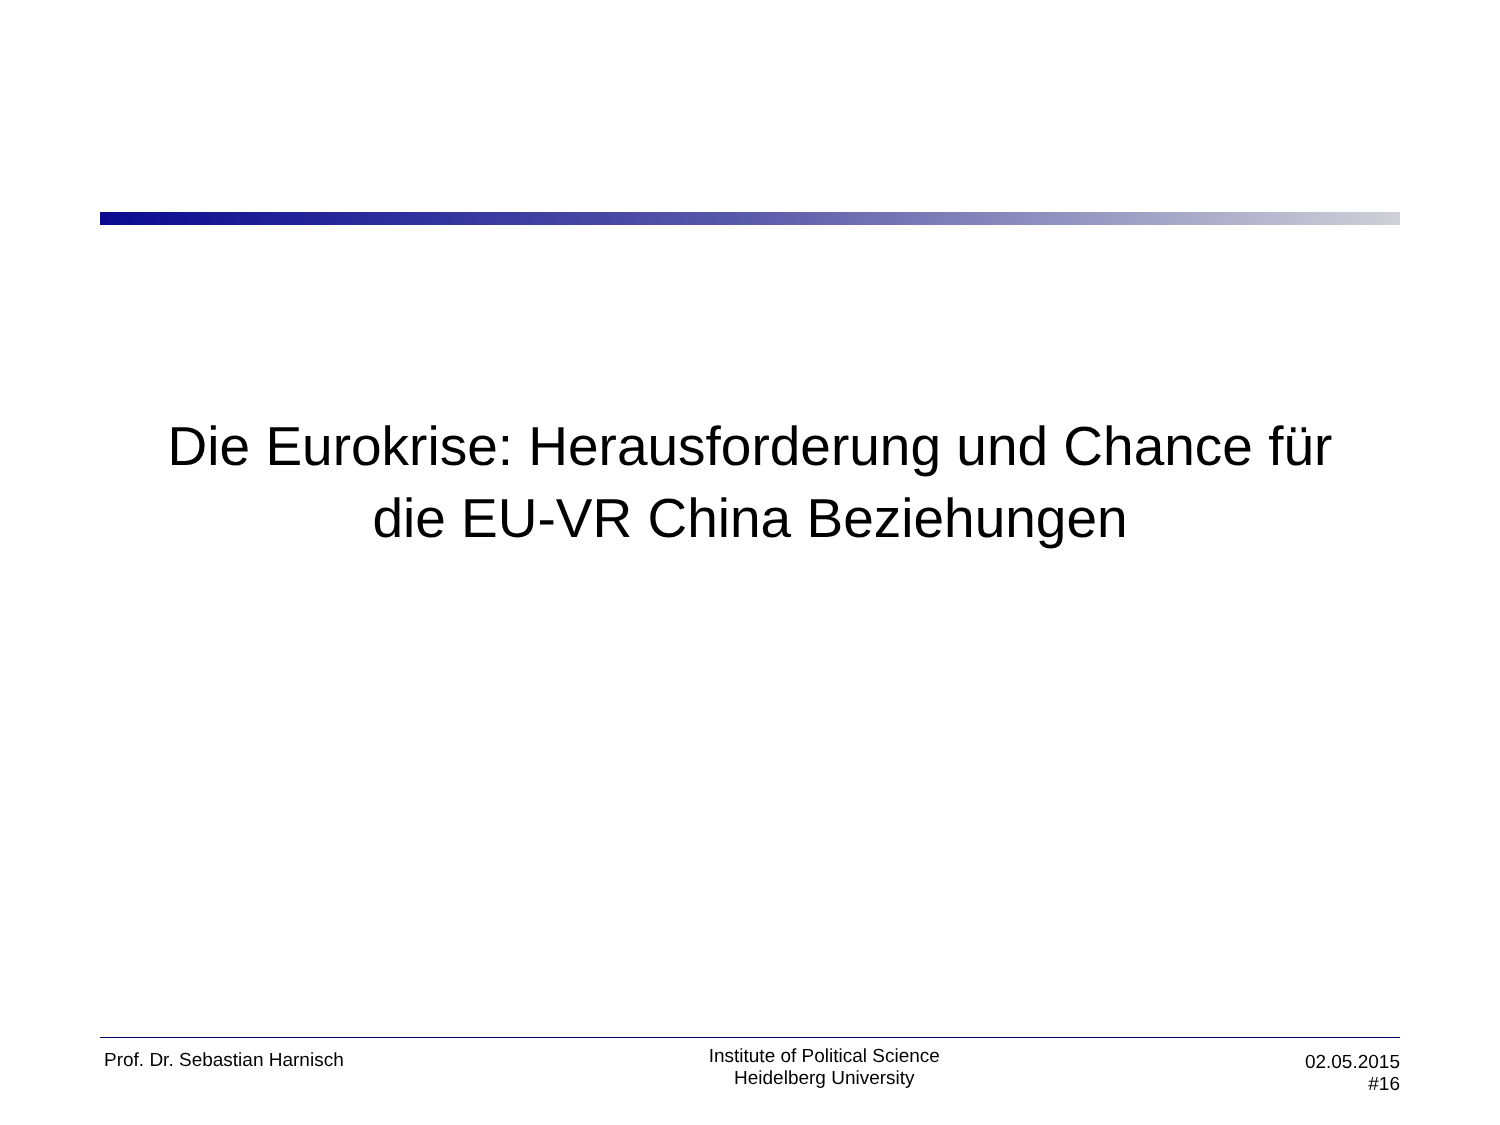Die Eurokrise: Herausforderung und Chance für
die EU-VR China Beziehungen
Prof. Dr. Sebastian Harnisch
Institute of Political Science
Heidelberg University
02.05.2015
#16